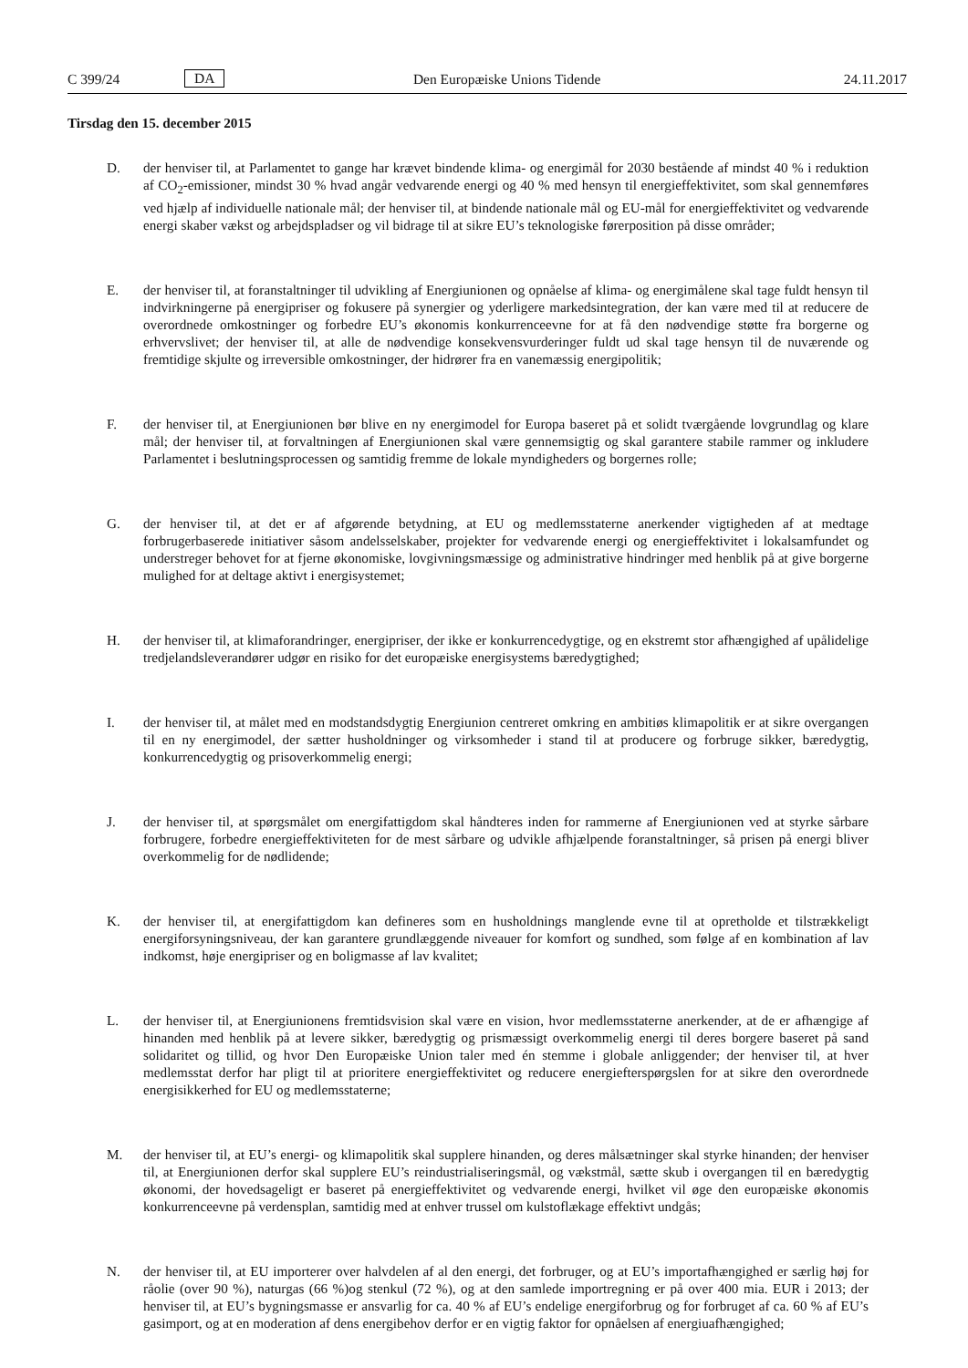C 399/24 DA Den Europæiske Unions Tidende 24.11.2017
Tirsdag den 15. december 2015
D. der henviser til, at Parlamentet to gange har krævet bindende klima- og energimål for 2030 bestående af mindst 40 % i reduktion af CO<sub>2</sub>-emissioner, mindst 30 % hvad angår vedvarende energi og 40 % med hensyn til energieffektivitet, som skal gennemføres ved hjælp af individuelle nationale mål; der henviser til, at bindende nationale mål og EU-mål for energieffektivitet og vedvarende energi skaber vækst og arbejdspladser og vil bidrage til at sikre EU’s teknologiske førerposition på disse områder;
E. der henviser til, at foranstaltninger til udvikling af Energiunionen og opnåelse af klima- og energimålene skal tage fuldt hensyn til indvirkningerne på energipriser og fokusere på synergier og yderligere markedsintegration, der kan være med til at reducere de overordnede omkostninger og forbedre EU’s økonomis konkurrenceevne for at få den nødvendige støtte fra borgerne og erhvervslivet; der henviser til, at alle de nødvendige konsekvensvurderinger fuldt ud skal tage hensyn til de nuværende og fremtidige skjulte og irreversible omkostninger, der hidrører fra en vanemæssig energipolitik;
F. der henviser til, at Energiunionen bør blive en ny energimodel for Europa baseret på et solidt tværgående lovgrundlag og klare mål; der henviser til, at forvaltningen af Energiunionen skal være gennemsigtig og skal garantere stabile rammer og inkludere Parlamentet i beslutningsprocessen og samtidig fremme de lokale myndigheders og borgernes rolle;
G. der henviser til, at det er af afgørende betydning, at EU og medlemsstaterne anerkender vigtigheden af at medtage forbrugerbaserede initiativer såsom andelsselskaber, projekter for vedvarende energi og energieffektivitet i lokalsamfundet og understreger behovet for at fjerne økonomiske, lovgivningsmæssige og administrative hindringer med henblik på at give borgerne mulighed for at deltage aktivt i energisystemet;
H. der henviser til, at klimaforandringer, energipriser, der ikke er konkurrencedygtige, og en ekstremt stor afhængighed af upålidelige tredjelandsleverandører udgør en risiko for det europæiske energisystems bæredygtighed;
I. der henviser til, at målet med en modstandsdygtig Energiunion centreret omkring en ambitiøs klimapolitik er at sikre overgangen til en ny energimodel, der sætter husholdninger og virksomheder i stand til at producere og forbruge sikker, bæredygtig, konkurrencedygtig og prisoverkommelig energi;
J. der henviser til, at spørgsmålet om energifattigdom skal håndteres inden for rammerne af Energiunionen ved at styrke sårbare forbrugere, forbedre energieffektiviteten for de mest sårbare og udvikle afhjælpende foranstaltninger, så prisen på energi bliver overkommelig for de nødlidende;
K. der henviser til, at energifattigdom kan defineres som en husholdnings manglende evne til at opretholde et tilstrækkeligt energiforsyningsniveau, der kan garantere grundlæggende niveauer for komfort og sundhed, som følge af en kombination af lav indkomst, høje energipriser og en boligmasse af lav kvalitet;
L. der henviser til, at Energiunionens fremtidsvision skal være en vision, hvor medlemsstaterne anerkender, at de er afhængige af hinanden med henblik på at levere sikker, bæredygtig og prismæssigt overkommelig energi til deres borgere baseret på sand solidaritet og tillid, og hvor Den Europæiske Union taler med én stemme i globale anliggender; der henviser til, at hver medlemsstat derfor har pligt til at prioritere energieffektivitet og reducere energiefterspørgslen for at sikre den overordnede energisikkerhed for EU og medlemsstaterne;
M. der henviser til, at EU’s energi- og klimapolitik skal supplere hinanden, og deres målsætninger skal styrke hinanden; der henviser til, at Energiunionen derfor skal supplere EU’s reindustrialiseringsmål, og vækstmål, sætte skub i overgangen til en bæredygtig økonomi, der hovedsageligt er baseret på energieffektivitet og vedvarende energi, hvilket vil øge den europæiske økonomis konkurrenceevne på verdensplan, samtidig med at enhver trussel om kulstoflækage effektivt undgås;
N. der henviser til, at EU importerer over halvdelen af al den energi, det forbruger, og at EU’s importafhængighed er særlig høj for råolie (over 90 %), naturgas (66 %)og stenkul (72 %), og at den samlede importregning er på over 400 mia. EUR i 2013; der henviser til, at EU’s bygningsmasse er ansvarlig for ca. 40 % af EU’s endelige energiforbrug og for forbruget af ca. 60 % af EU’s gasimport, og at en moderation af dens energibehov derfor er en vigtig faktor for opnåelsen af energiuafhængighed;